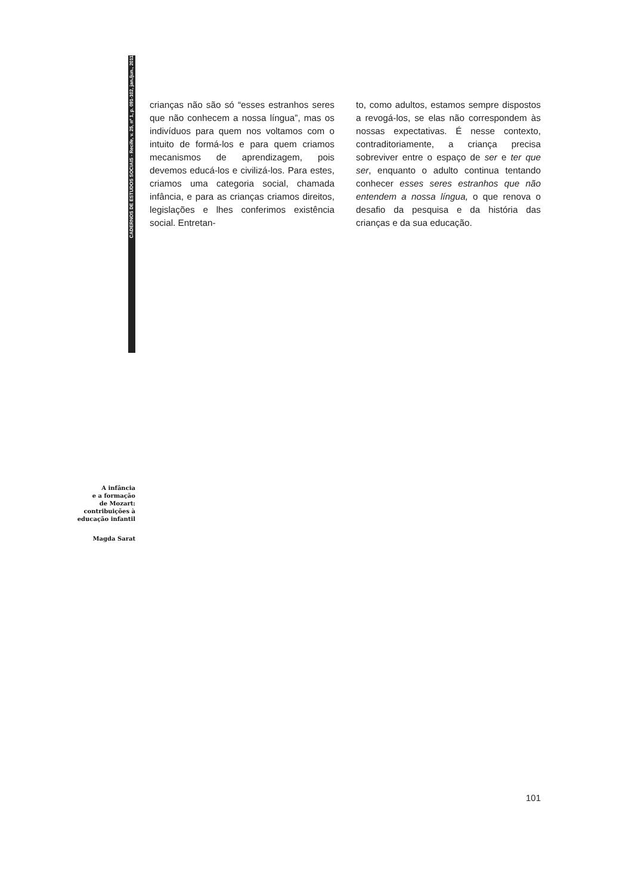CADERNOS DE ESTUDOS SOCIAIS - Recife, v. 25, nº 1, p. 091-102, jan./jun., 2011
crianças não são só “esses estranhos seres que não conhecem a nossa língua”, mas os indivíduos para quem nos voltamos com o intuito de formá-los e para quem criamos mecanismos de aprendizagem, pois devemos educá-los e civilizá-los. Para estes, criamos uma categoria social, chamada infância, e para as crianças criamos direitos, legislações e lhes conferimos existência social. Entretan-
to, como adultos, estamos sempre dispostos a revogá-los, se elas não correspondem às nossas expectativas. É nesse contexto, contraditoriamente, a criança precisa sobreviver entre o espaço de ser e ter que ser, enquanto o adulto continua tentando conhecer esses seres estranhos que não entendem a nossa língua, o que renova o desafio da pesquisa e da história das crianças e da sua educação.
A infância
e a formação
de Mozart:
contribuições à
educação infantil
Magda Sarat
101